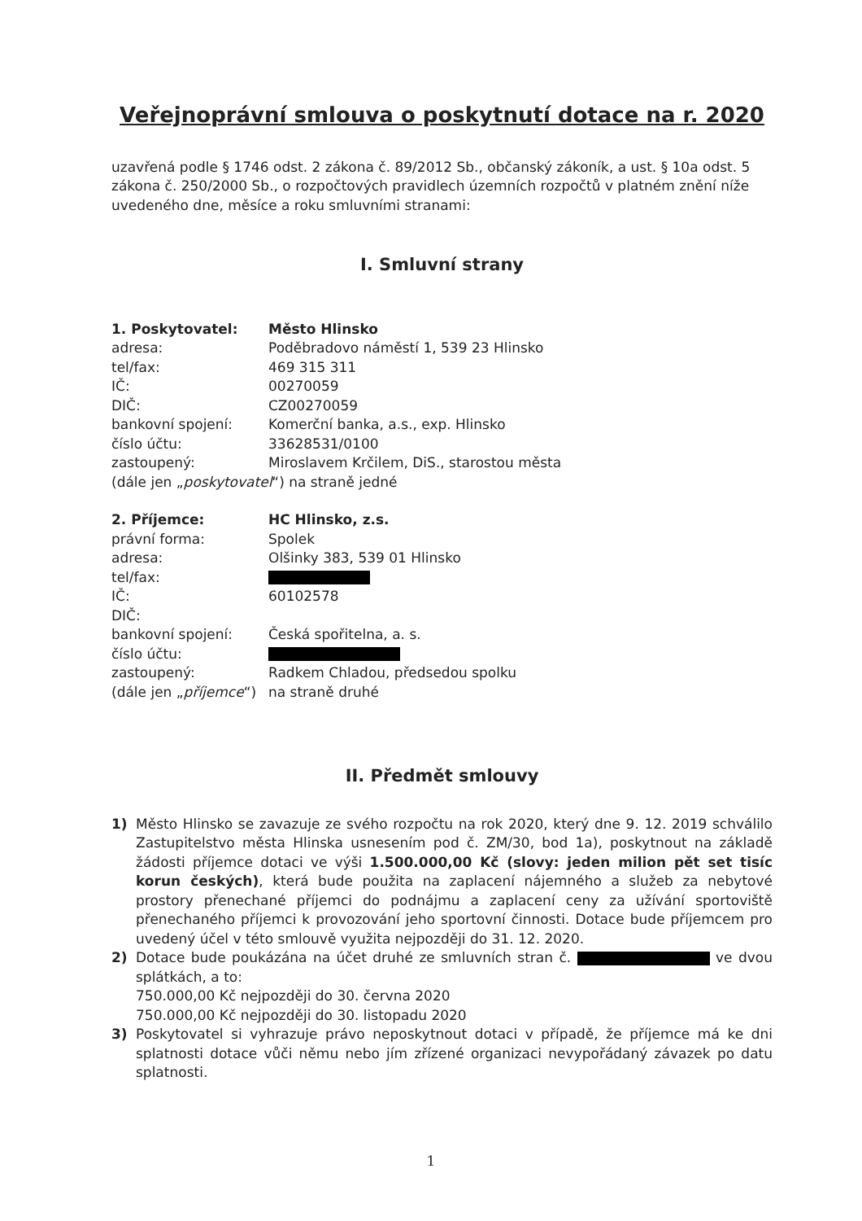Veřejnoprávní smlouva o poskytnutí dotace na r. 2020
uzavřená podle § 1746 odst. 2 zákona č. 89/2012 Sb., občanský zákoník, a ust. § 10a odst. 5 zákona č. 250/2000 Sb., o rozpočtových pravidlech územních rozpočtů v platném znění níže uvedeného dne, měsíce a roku smluvními stranami:
I. Smluvní strany
| 1. Poskytovatel: | Město Hlinsko |
| adresa: | Poděbradovo náměstí 1, 539 23 Hlinsko |
| tel/fax: | 469 315 311 |
| IČ: | 00270059 |
| DIČ: | CZ00270059 |
| bankovní spojení: | Komerční banka, a.s., exp. Hlinsko |
| číslo účtu: | 33628531/0100 |
| zastoupený: | Miroslavem Krčilem, DiS., starostou města |
| (dále jen „ poskytovatel “) na straně jedné | |
| 2. Příjemce: | HC Hlinsko, z.s. |
| právní forma: | Spolek |
| adresa: | Olšinky 383, 539 01 Hlinsko |
| tel/fax: | |
| IČ: | 60102578 |
| DIČ: | |
| bankovní spojení: | Česká spořitelna, a. s. |
| číslo účtu: | |
| zastoupený: | Radkem Chladou, předsedou spolku |
| (dále jen „ příjemce “) | na straně druhé |
II. Předmět smlouvy
1) Město Hlinsko se zavazuje ze svého rozpočtu na rok 2020, který dne 9. 12. 2019 schválilo Zastupitelstvo města Hlinska usnesením pod č. ZM/30, bod 1a), poskytnout na základě žádosti příjemce dotaci ve výši 1.500.000,00 Kč (slovy: jeden milion pět set tisíc korun českých), která bude použita na zaplacení nájemného a služeb za nebytové prostory přenechané příjemci do podnájmu a zaplacení ceny za užívání sportoviště přenechaného příjemci k provozování jeho sportovní činnosti. Dotace bude příjemcem pro uvedený účel v této smlouvě využita nejpozději do 31. 12. 2020.
2) Dotace bude poukázána na účet druhé ze smluvních stran č. ve dvou splátkách, a to:
750.000,00 Kč nejpozději do 30. června 2020
750.000,00 Kč nejpozději do 30. listopadu 2020
3) Poskytovatel si vyhrazuje právo neposkytnout dotaci v případě, že příjemce má ke dni splatnosti dotace vůči němu nebo jím zřízené organizaci nevypořádaný závazek po datu splatnosti.
1